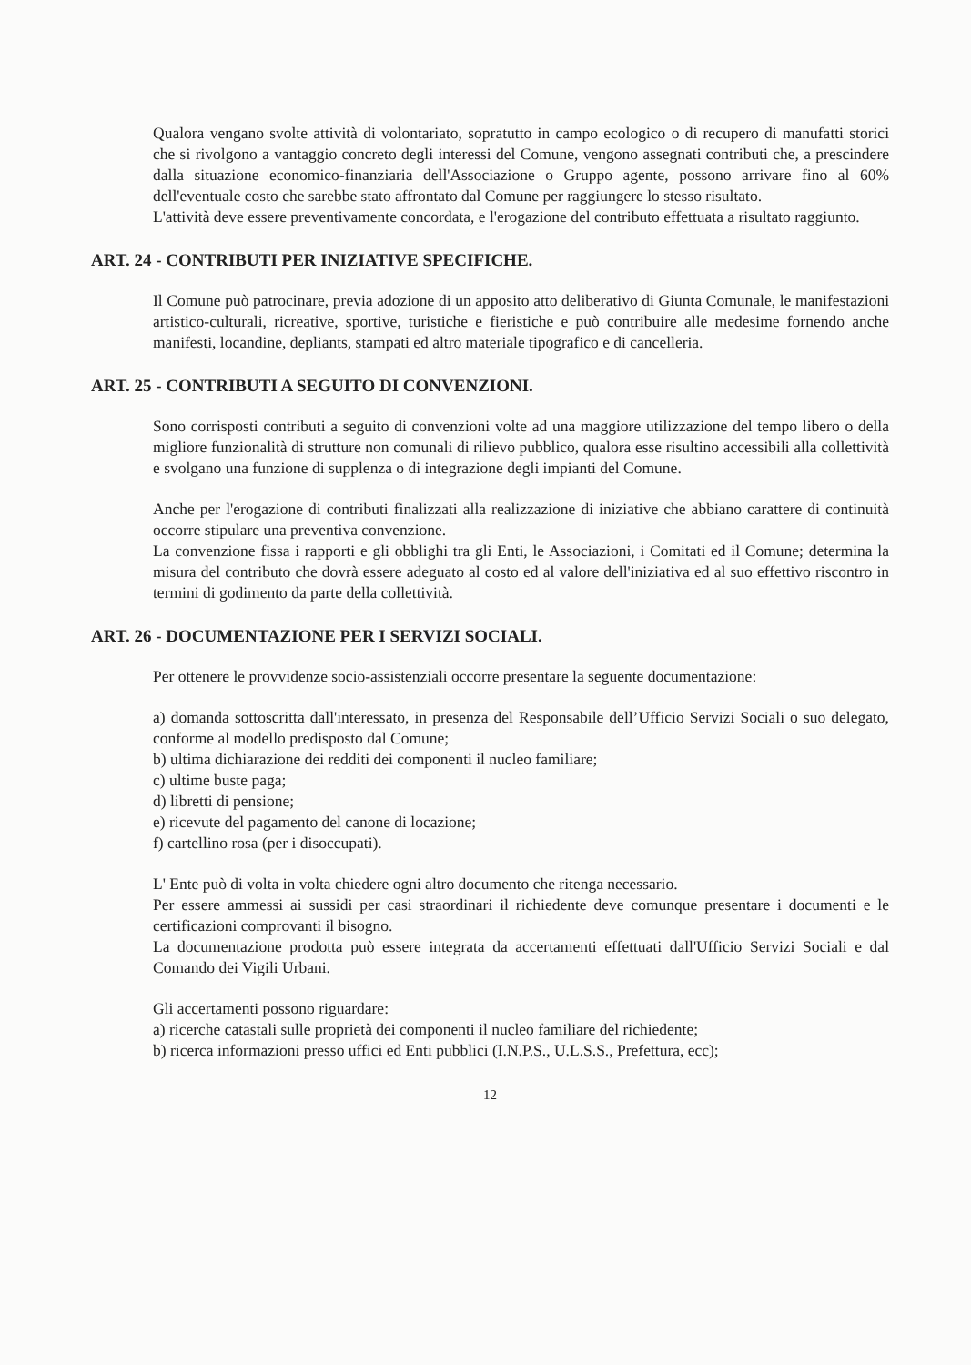Qualora vengano svolte attività di volontariato, sopratutto in campo ecologico o di recupero di manufatti storici che si rivolgono a vantaggio concreto degli interessi del Comune, vengono assegnati contributi che, a prescindere dalla situazione economico-finanziaria dell'Associazione o Gruppo agente, possono arrivare fino al 60% dell'eventuale costo che sarebbe stato affrontato dal Comune per raggiungere lo stesso risultato.
L'attività deve essere preventivamente concordata, e l'erogazione del contributo effettuata a risultato raggiunto.
ART. 24 - CONTRIBUTI PER INIZIATIVE SPECIFICHE.
Il Comune può patrocinare, previa adozione di un apposito atto deliberativo di Giunta Comunale, le manifestazioni artistico-culturali, ricreative, sportive, turistiche e fieristiche e può contribuire alle medesime fornendo anche manifesti, locandine, depliants, stampati ed altro materiale tipografico e di cancelleria.
ART. 25 - CONTRIBUTI A SEGUITO DI CONVENZIONI.
Sono corrisposti contributi a seguito di convenzioni volte ad una maggiore utilizzazione del tempo libero o della migliore funzionalità di strutture non comunali di rilievo pubblico, qualora esse risultino accessibili alla collettività e svolgano una funzione di supplenza o di integrazione degli impianti del Comune.
Anche per l'erogazione di contributi finalizzati alla realizzazione di iniziative che abbiano carattere di continuità occorre stipulare una preventiva convenzione.
La convenzione fissa i rapporti e gli obblighi tra gli Enti, le Associazioni, i Comitati ed il Comune; determina la misura del contributo che dovrà essere adeguato al costo ed al valore dell'iniziativa ed al suo effettivo riscontro in termini di godimento da parte della collettività.
ART. 26 - DOCUMENTAZIONE PER I SERVIZI SOCIALI.
Per ottenere le provvidenze socio-assistenziali occorre presentare la seguente documentazione:
a) domanda sottoscritta dall'interessato, in presenza del Responsabile dell’Ufficio Servizi Sociali o suo delegato, conforme al modello predisposto dal Comune;
b) ultima dichiarazione dei redditi dei componenti il nucleo familiare;
c) ultime buste paga;
d) libretti di pensione;
e) ricevute del pagamento del canone di locazione;
f) cartellino rosa (per i disoccupati).
L' Ente può di volta in volta chiedere ogni altro documento che ritenga necessario.
Per essere ammessi ai sussidi per casi straordinari il richiedente deve comunque presentare i documenti e le certificazioni comprovanti il bisogno.
La documentazione prodotta può essere integrata da accertamenti effettuati dall'Ufficio Servizi Sociali e dal Comando dei Vigili Urbani.
Gli accertamenti possono riguardare:
a) ricerche catastali sulle proprietà dei componenti il nucleo familiare del richiedente;
b) ricerca informazioni presso uffici ed Enti pubblici (I.N.P.S., U.L.S.S., Prefettura, ecc);
12